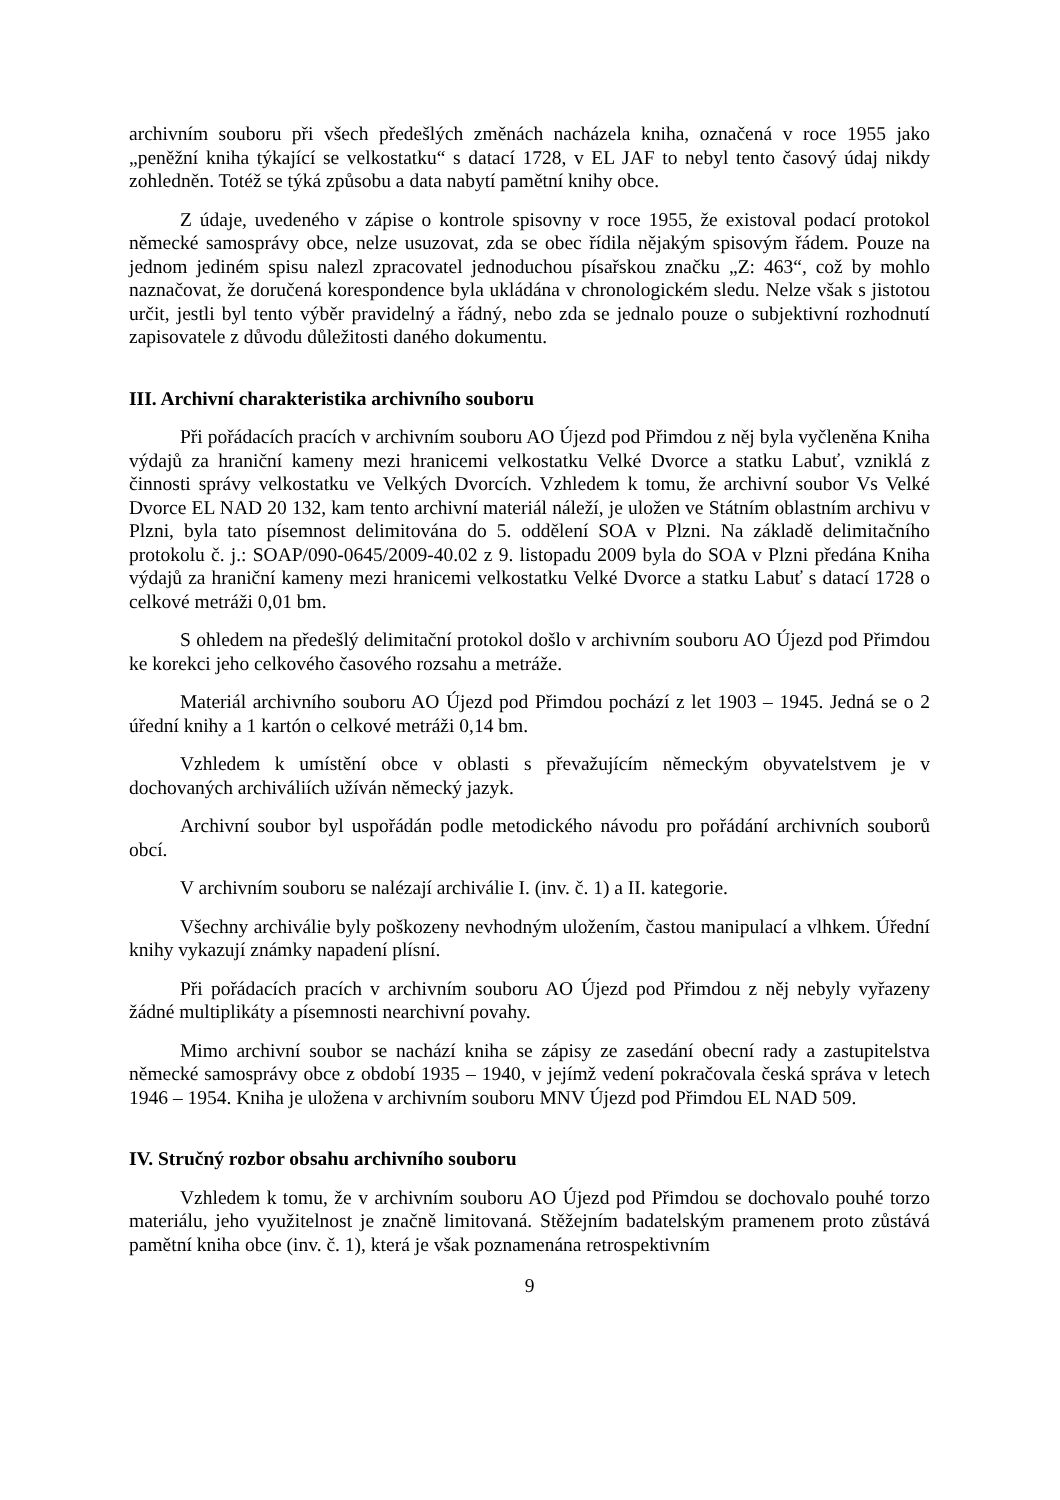archivním souboru při všech předešlých změnách nacházela kniha, označená v roce 1955 jako „peněžní kniha týkající se velkostatku“ s datací 1728, v EL JAF to nebyl tento časový údaj nikdy zohledněn. Totéž se týká způsobu a data nabytí pamětní knihy obce.
Z údaje, uvedeného v zápise o kontrole spisovny v roce 1955, že existoval podací protokol německé samosprávy obce, nelze usuzovat, zda se obec řídila nějakým spisovým řádem. Pouze na jednom jediném spisu nalezl zpracovatel jednoduchou písařskou značku „Z: 463“, což by mohlo naznačovat, že doručená korespondence byla ukládána v chronologickém sledu. Nelze však s jistotou určit, jestli byl tento výběr pravidelný a řádný, nebo zda se jednalo pouze o subjektivní rozhodnutí zapisovatele z důvodu důležitosti daného dokumentu.
III. Archivní charakteristika archivního souboru
Při pořádacích pracích v archivním souboru AO Újezd pod Přimdou z něj byla vyčleněna Kniha výdajů za hraniční kameny mezi hranicemi velkostatku Velké Dvorce a statku Labuť, vzniklá z činnosti správy velkostatku ve Velkých Dvorcích. Vzhledem k tomu, že archivní soubor Vs Velké Dvorce EL NAD 20 132, kam tento archivní materiál náleží, je uložen ve Státním oblastním archivu v Plzni, byla tato písemnost delimitována do 5. oddělení SOA v Plzni. Na základě delimitačního protokolu č. j.: SOAP/090-0645/2009-40.02 z 9. listopadu 2009 byla do SOA v Plzni předána Kniha výdajů za hraniční kameny mezi hranicemi velkostatku Velké Dvorce a statku Labuť s datací 1728 o celkové metráži 0,01 bm.
S ohledem na předešlý delimitační protokol došlo v archivním souboru AO Újezd pod Přimdou ke korekci jeho celkového časového rozsahu a metráže.
Materiál archivního souboru AO Újezd pod Přimdou pochází z let 1903 – 1945. Jedná se o 2 úřední knihy a 1 kartón o celkové metráži 0,14 bm.
Vzhledem k umístění obce v oblasti s převažujícím německým obyvatelstvem je v dochovaných archiváliích užíván německý jazyk.
Archivní soubor byl uspořádán podle metodického návodu pro pořádání archivních souborů obcí.
V archivním souboru se nalézají archiválie I. (inv. č. 1) a II. kategorie.
Všechny archiválie byly poškozeny nevhodným uložením, častou manipulací a vlhkem. Úřední knihy vykazují známky napadení plísní.
Při pořádacích pracích v archivním souboru AO Újezd pod Přimdou z něj nebyly vyřazeny žádné multiplikáty a písemnosti nearchivní povahy.
Mimo archivní soubor se nachází kniha se zápisy ze zasedání obecní rady a zastupitelstva německé samosprávy obce z období 1935 – 1940, v jejímž vedení pokračovala česká správa v letech 1946 – 1954. Kniha je uložena v archivním souboru MNV Újezd pod Přimdou EL NAD 509.
IV. Stručný rozbor obsahu archivního souboru
Vzhledem k tomu, že v archivním souboru AO Újezd pod Přimdou se dochovalo pouhé torzo materiálu, jeho využitelnost je značně limitovaná. Stěžejním badatelským pramenem proto zůstává pamětní kniha obce (inv. č. 1), která je však poznamenána retrospektivním
9